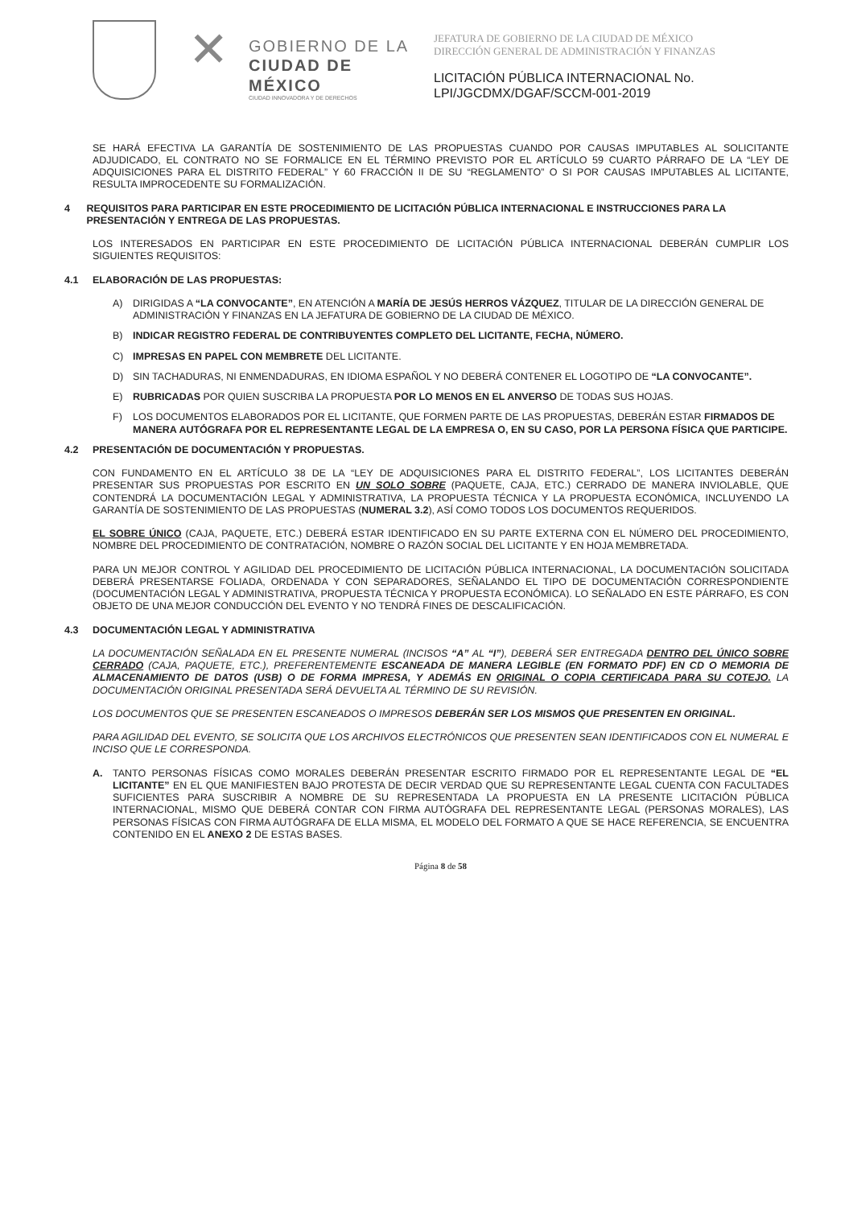✕
GOBIERNO DE LA
CIUDAD DE MÉXICO
CIUDAD INNOVADORA Y DE DERECHOS
JEFATURA DE GOBIERNO DE LA CIUDAD DE MÉXICO
DIRECCIÓN GENERAL DE ADMINISTRACIÓN Y FINANZAS
LICITACIÓN PÚBLICA INTERNACIONAL No.
LPI/JGCDMX/DGAF/SCCM-001-2019
SE HARÁ EFECTIVA LA GARANTÍA DE SOSTENIMIENTO DE LAS PROPUESTAS CUANDO POR CAUSAS IMPUTABLES AL SOLICITANTE ADJUDICADO, EL CONTRATO NO SE FORMALICE EN EL TÉRMINO PREVISTO POR EL ARTÍCULO 59 CUARTO PÁRRAFO DE LA “LEY DE ADQUISICIONES PARA EL DISTRITO FEDERAL” Y 60 FRACCIÓN II DE SU “REGLAMENTO” O SI POR CAUSAS IMPUTABLES AL LICITANTE, RESULTA IMPROCEDENTE SU FORMALIZACIÓN.
4 REQUISITOS PARA PARTICIPAR EN ESTE PROCEDIMIENTO DE LICITACIÓN PÚBLICA INTERNACIONAL E INSTRUCCIONES PARA LA PRESENTACIÓN Y ENTREGA DE LAS PROPUESTAS.
LOS INTERESADOS EN PARTICIPAR EN ESTE PROCEDIMIENTO DE LICITACIÓN PÚBLICA INTERNACIONAL DEBERÁN CUMPLIR LOS SIGUIENTES REQUISITOS:
4.1 ELABORACIÓN DE LAS PROPUESTAS:
A) DIRIGIDAS A “LA CONVOCANTE”, EN ATENCIÓN A MARÍA DE JESÚS HERROS VÁZQUEZ, TITULAR DE LA DIRECCIÓN GENERAL DE ADMINISTRACIÓN Y FINANZAS EN LA JEFATURA DE GOBIERNO DE LA CIUDAD DE MÉXICO.
B) INDICAR REGISTRO FEDERAL DE CONTRIBUYENTES COMPLETO DEL LICITANTE, FECHA, NÚMERO.
C) IMPRESAS EN PAPEL CON MEMBRETE DEL LICITANTE.
D) SIN TACHADURAS, NI ENMENDADURAS, EN IDIOMA ESPAÑOL Y NO DEBERÁ CONTENER EL LOGOTIPO DE “LA CONVOCANTE”.
E) RUBRICADAS POR QUIEN SUSCRIBA LA PROPUESTA POR LO MENOS EN EL ANVERSO DE TODAS SUS HOJAS.
F) LOS DOCUMENTOS ELABORADOS POR EL LICITANTE, QUE FORMEN PARTE DE LAS PROPUESTAS, DEBERÁN ESTAR FIRMADOS DE MANERA AUTÓGRAFA POR EL REPRESENTANTE LEGAL DE LA EMPRESA O, EN SU CASO, POR LA PERSONA FÍSICA QUE PARTICIPE.
4.2 PRESENTACIÓN DE DOCUMENTACIÓN Y PROPUESTAS.
CON FUNDAMENTO EN EL ARTÍCULO 38 DE LA “LEY DE ADQUISICIONES PARA EL DISTRITO FEDERAL”, LOS LICITANTES DEBERÁN PRESENTAR SUS PROPUESTAS POR ESCRITO EN UN SOLO SOBRE (PAQUETE, CAJA, ETC.) CERRADO DE MANERA INVIOLABLE, QUE CONTENDRÁ LA DOCUMENTACIÓN LEGAL Y ADMINISTRATIVA, LA PROPUESTA TÉCNICA Y LA PROPUESTA ECONÓMICA, INCLUYENDO LA GARANTÍA DE SOSTENIMIENTO DE LAS PROPUESTAS (NUMERAL 3.2), ASÍ COMO TODOS LOS DOCUMENTOS REQUERIDOS.
EL SOBRE ÚNICO (CAJA, PAQUETE, ETC.) DEBERÁ ESTAR IDENTIFICADO EN SU PARTE EXTERNA CON EL NÚMERO DEL PROCEDIMIENTO, NOMBRE DEL PROCEDIMIENTO DE CONTRATACIÓN, NOMBRE O RAZÓN SOCIAL DEL LICITANTE Y EN HOJA MEMBRETADA.
PARA UN MEJOR CONTROL Y AGILIDAD DEL PROCEDIMIENTO DE LICITACIÓN PÚBLICA INTERNACIONAL, LA DOCUMENTACIÓN SOLICITADA DEBERÁ PRESENTARSE FOLIADA, ORDENADA Y CON SEPARADORES, SEÑALANDO EL TIPO DE DOCUMENTACIÓN CORRESPONDIENTE (DOCUMENTACIÓN LEGAL Y ADMINISTRATIVA, PROPUESTA TÉCNICA Y PROPUESTA ECONÓMICA). LO SEÑALADO EN ESTE PÁRRAFO, ES CON OBJETO DE UNA MEJOR CONDUCCIÓN DEL EVENTO Y NO TENDRÁ FINES DE DESCALIFICACIÓN.
4.3 DOCUMENTACIÓN LEGAL Y ADMINISTRATIVA
LA DOCUMENTACIÓN SEÑALADA EN EL PRESENTE NUMERAL (INCISOS “A” AL “I”), DEBERÁ SER ENTREGADA DENTRO DEL ÚNICO SOBRE CERRADO (CAJA, PAQUETE, ETC.), PREFERENTEMENTE ESCANEADA DE MANERA LEGIBLE (EN FORMATO PDF) EN CD O MEMORIA DE ALMACENAMIENTO DE DATOS (USB) O DE FORMA IMPRESA, Y ADEMÁS EN ORIGINAL O COPIA CERTIFICADA PARA SU COTEJO. LA DOCUMENTACIÓN ORIGINAL PRESENTADA SERÁ DEVUELTA AL TÉRMINO DE SU REVISIÓN.
LOS DOCUMENTOS QUE SE PRESENTEN ESCANEADOS O IMPRESOS DEBERÁN SER LOS MISMOS QUE PRESENTEN EN ORIGINAL.
PARA AGILIDAD DEL EVENTO, SE SOLICITA QUE LOS ARCHIVOS ELECTRÓNICOS QUE PRESENTEN SEAN IDENTIFICADOS CON EL NUMERAL E INCISO QUE LE CORRESPONDA.
A. TANTO PERSONAS FÍSICAS COMO MORALES DEBERÁN PRESENTAR ESCRITO FIRMADO POR EL REPRESENTANTE LEGAL DE “EL LICITANTE” EN EL QUE MANIFIESTEN BAJO PROTESTA DE DECIR VERDAD QUE SU REPRESENTANTE LEGAL CUENTA CON FACULTADES SUFICIENTES PARA SUSCRIBIR A NOMBRE DE SU REPRESENTADA LA PROPUESTA EN LA PRESENTE LICITACIÓN PÚBLICA INTERNACIONAL, MISMO QUE DEBERÁ CONTAR CON FIRMA AUTÓGRAFA DEL REPRESENTANTE LEGAL (PERSONAS MORALES), LAS PERSONAS FÍSICAS CON FIRMA AUTÓGRAFA DE ELLA MISMA, EL MODELO DEL FORMATO A QUE SE HACE REFERENCIA, SE ENCUENTRA CONTENIDO EN EL ANEXO 2 DE ESTAS BASES.
Página 8 de 58